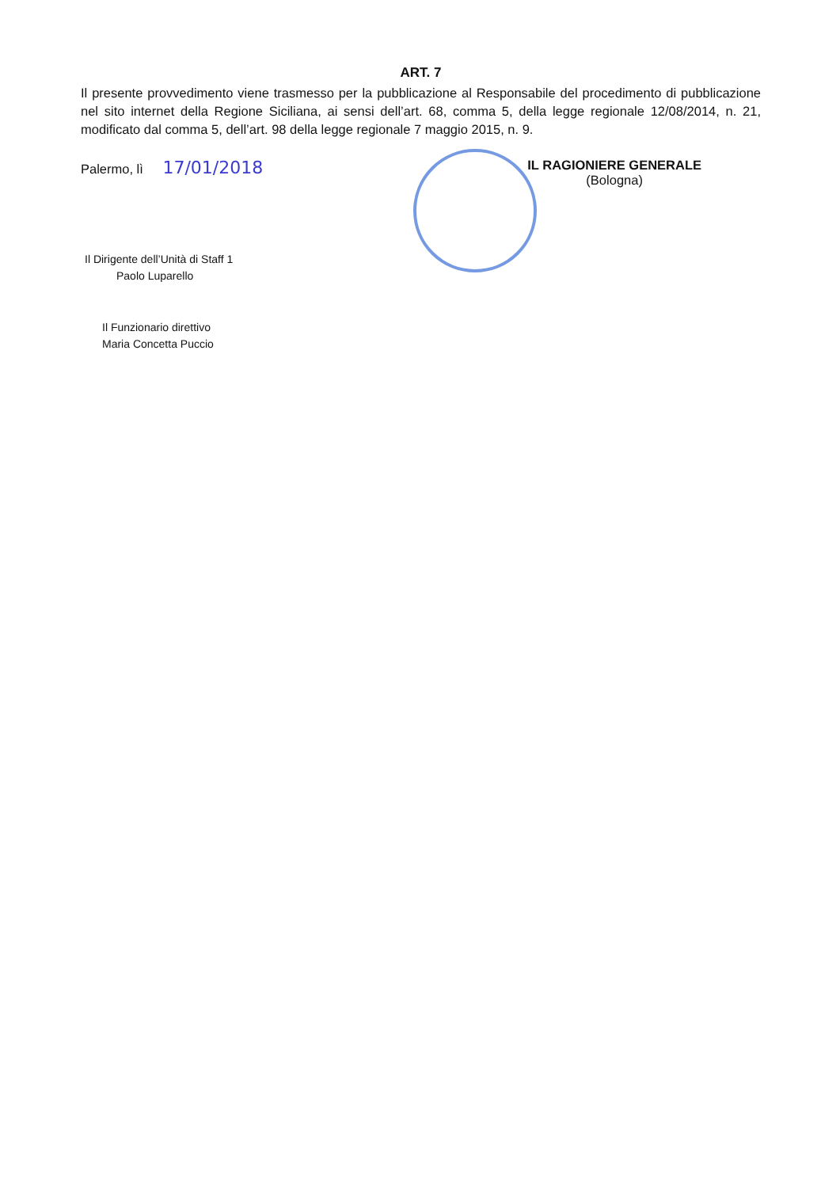ART. 7
Il presente provvedimento viene trasmesso per la pubblicazione al Responsabile del procedimento di pubblicazione nel sito internet della Regione Siciliana, ai sensi dell’art. 68, comma 5, della legge regionale 12/08/2014, n. 21, modificato dal comma 5, dell’art. 98 della legge regionale 7 maggio 2015, n. 9.
Palermo, lì 17/01/2018
IL RAGIONIERE GENERALE
(Bologna)
Il Dirigente dell’Unità di Staff 1
Paolo Luparello
Il Funzionario direttivo
Maria Concetta Puccio